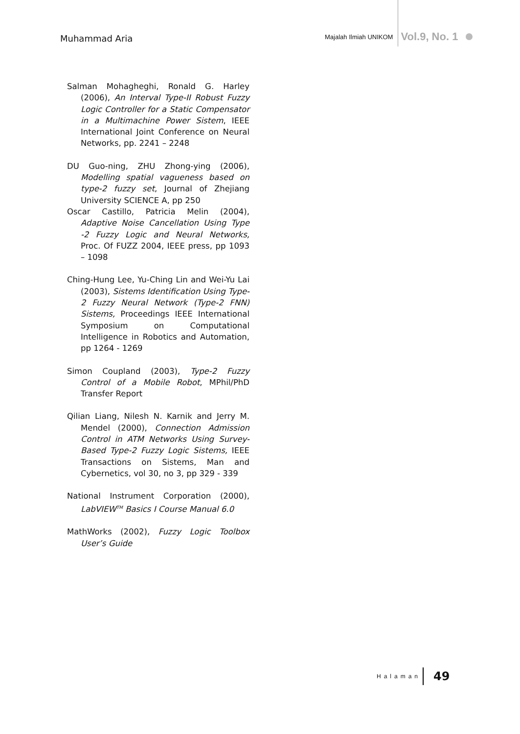Muhammad Aria
Majalah Ilmiah UNIKOM Vol.9, No. 1
Salman Mohagheghi, Ronald G. Harley (2006), An Interval Type-II Robust Fuzzy Logic Controller for a Static Compensator in a Multimachine Power Sistem, IEEE International Joint Conference on Neural Networks, pp. 2241 – 2248
DU Guo-ning, ZHU Zhong-ying (2006), Modelling spatial vagueness based on type-2 fuzzy set, Journal of Zhejiang University SCIENCE A, pp 250
Oscar Castillo, Patricia Melin (2004), Adaptive Noise Cancellation Using Type -2 Fuzzy Logic and Neural Networks, Proc. Of FUZZ 2004, IEEE press, pp 1093 – 1098
Ching-Hung Lee, Yu-Ching Lin and Wei-Yu Lai (2003), Sistems Identification Using Type-2 Fuzzy Neural Network (Type-2 FNN) Sistems, Proceedings IEEE International Symposium on Computational Intelligence in Robotics and Automation, pp 1264 - 1269
Simon Coupland (2003), Type-2 Fuzzy Control of a Mobile Robot, MPhil/PhD Transfer Report
Qilian Liang, Nilesh N. Karnik and Jerry M. Mendel (2000), Connection Admission Control in ATM Networks Using Survey-Based Type-2 Fuzzy Logic Sistems, IEEE Transactions on Sistems, Man and Cybernetics, vol 30, no 3, pp 329 - 339
National Instrument Corporation (2000), LabVIEW<sup>TM</sup> Basics I Course Manual 6.0
MathWorks (2002), Fuzzy Logic Toolbox User’s Guide
Halaman 49